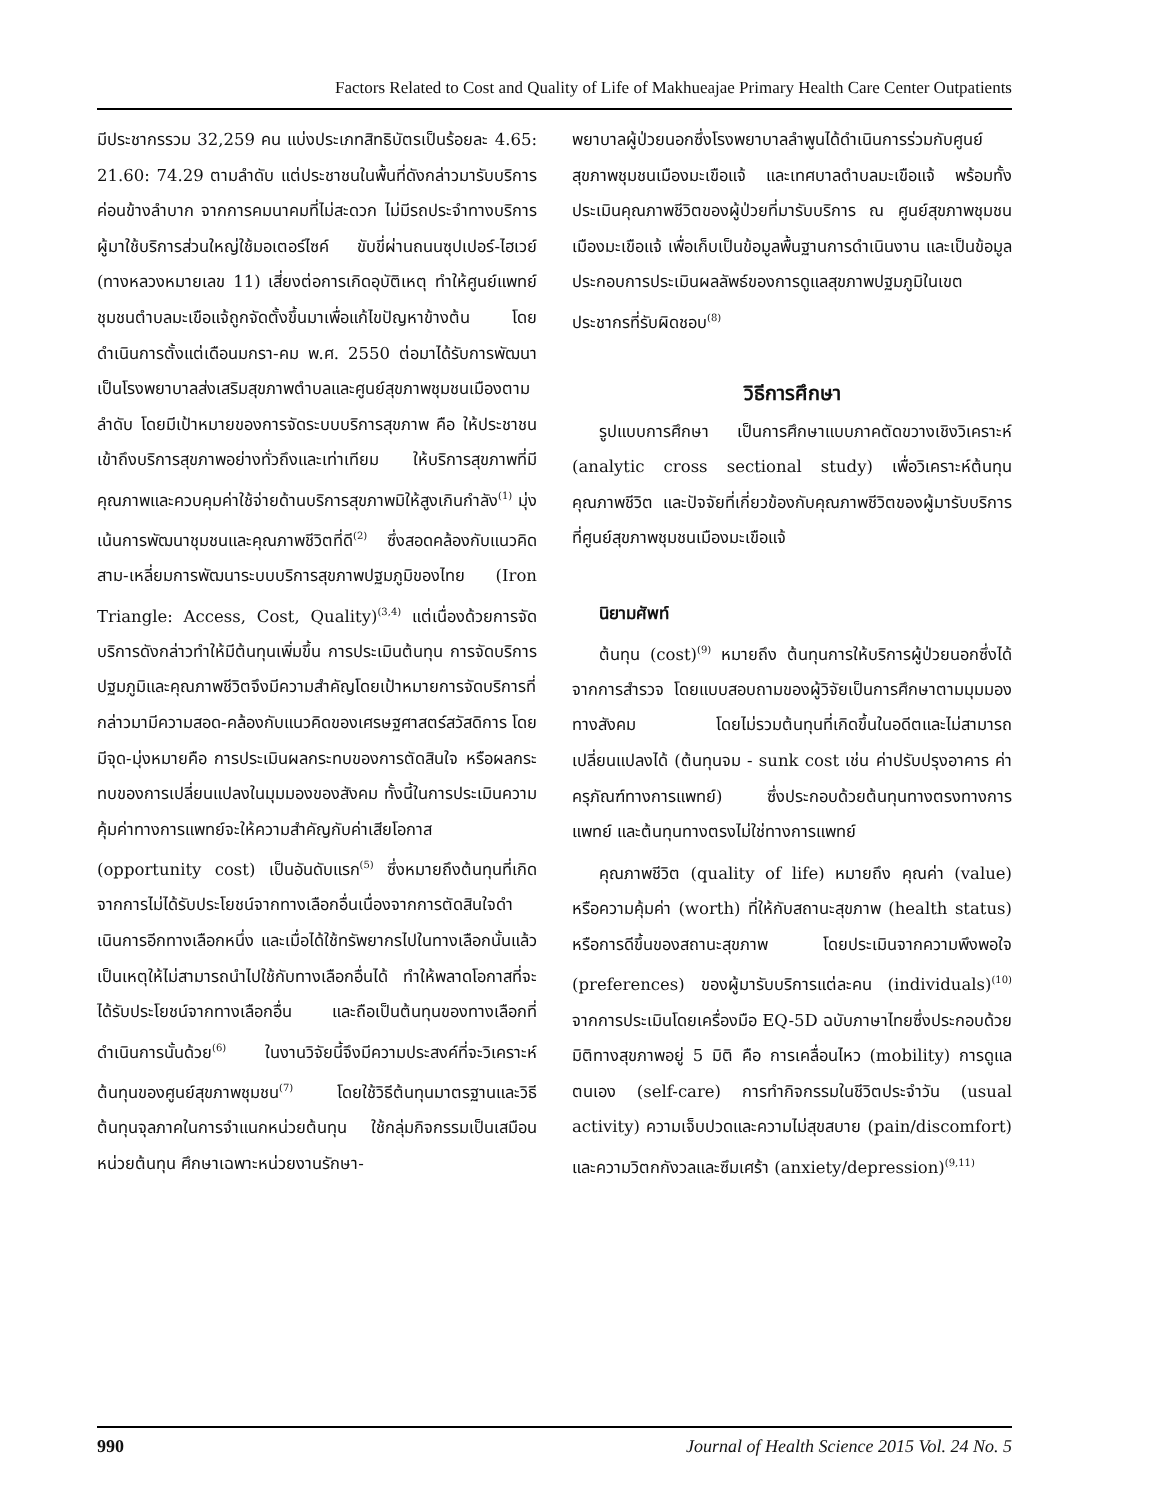Factors Related to Cost and Quality of Life of Makhueajae Primary Health Care Center Outpatients
มีประชากรรวม 32,259 คน แบ่งประเภทสิทธิบัตรเป็นร้อยละ 4.65: 21.60: 74.29 ตามลำดับ แต่ประชาชนในพื้นที่ดังกล่าวมารับบริการค่อนข้างลำบาก จากการคมนาคมที่ไม่สะดวก ไม่มีรถประจำทางบริการ ผู้มาใช้บริการส่วนใหญ่ใช้มอเตอร์ไซค์ ขับขี่ผ่านถนนซุปเปอร์-ไฮเวย์ (ทางหลวงหมายเลข 11) เสี่ยงต่อการเกิดอุบัติเหตุ ทำให้ศูนย์แพทย์ชุมชนตำบลมะเขือแจ้ถูกจัดตั้งขึ้นมาเพื่อแก้ไขปัญหาข้างต้น โดยดำเนินการตั้งแต่เดือนมกรา-คม พ.ศ. 2550 ต่อมาได้รับการพัฒนาเป็นโรงพยาบาลส่งเสริมสุขภาพตำบลและศูนย์สุขภาพชุมชนเมืองตามลำดับ โดยมีเป้าหมายของการจัดระบบบริการสุขภาพ คือ ให้ประชาชนเข้าถึงบริการสุขภาพอย่างทั่วถึงและเท่าเทียม ให้บริการสุขภาพที่มีคุณภาพและควบคุมค่าใช้จ่ายด้านบริการสุขภาพมิให้สูงเกินกำลัง<sup>(1)</sup> มุ่งเน้นการพัฒนาชุมชนและคุณภาพชีวิตที่ดี<sup>(2)</sup> ซึ่งสอดคล้องกับแนวคิดสาม-เหลี่ยมการพัฒนาระบบบริการสุขภาพปฐมภูมิของไทย (Iron Triangle: Access, Cost, Quality)<sup>(3,4)</sup> แต่เนื่องด้วยการจัดบริการดังกล่าวทำให้มีต้นทุนเพิ่มขึ้น การประเมินต้นทุน การจัดบริการปฐมภูมิและคุณภาพชีวิตจึงมีความสำคัญโดยเป้าหมายการจัดบริการที่กล่าวมามีความสอด-คล้องกับแนวคิดของเศรษฐศาสตร์สวัสดิการ โดยมีจุด-มุ่งหมายคือ การประเมินผลกระทบของการตัดสินใจ หรือผลกระทบของการเปลี่ยนแปลงในมุมมองของสังคม ทั้งนี้ในการประเมินความคุ้มค่าทางการแพทย์จะให้ความสำคัญกับค่าเสียโอกาส (opportunity cost) เป็นอันดับแรก<sup>(5)</sup> ซึ่งหมายถึงต้นทุนที่เกิดจากการไม่ได้รับประโยชน์จากทางเลือกอื่นเนื่องจากการตัดสินใจดำเนินการอีกทางเลือกหนึ่ง และเมื่อได้ใช้ทรัพยากรไปในทางเลือกนั้นแล้วเป็นเหตุให้ไม่สามารถนำไปใช้กับทางเลือกอื่นได้ ทำให้พลาดโอกาสที่จะได้รับประโยชน์จากทางเลือกอื่น และถือเป็นต้นทุนของทางเลือกที่ดำเนินการนั้นด้วย<sup>(6)</sup> ในงานวิจัยนี้จึงมีความประสงค์ที่จะวิเคราะห์ต้นทุนของศูนย์สุขภาพชุมชน<sup>(7)</sup> โดยใช้วิธีต้นทุนมาตรฐานและวิธีต้นทุนจุลภาคในการจำแนกหน่วยต้นทุน ใช้กลุ่มกิจกรรมเป็นเสมือนหน่วยต้นทุน ศึกษาเฉพาะหน่วยงานรักษา-
พยาบาลผู้ป่วยนอกซึ่งโรงพยาบาลลำพูนได้ดำเนินการร่วมกับศูนย์สุขภาพชุมชนเมืองมะเขือแจ้ และเทศบาลตำบลมะเขือแจ้ พร้อมทั้งประเมินคุณภาพชีวิตของผู้ป่วยที่มารับบริการ ณ ศูนย์สุขภาพชุมชนเมืองมะเขือแจ้ เพื่อเก็บเป็นข้อมูลพื้นฐานการดำเนินงาน และเป็นข้อมูลประกอบการประเมินผลลัพธ์ของการดูแลสุขภาพปฐมภูมิในเขตประชากรที่รับผิดชอบ<sup>(8)</sup>
วิธีการศึกษา
รูปแบบการศึกษา เป็นการศึกษาแบบภาคตัดขวางเชิงวิเคราะห์ (analytic cross sectional study) เพื่อวิเคราะห์ต้นทุน คุณภาพชีวิต และปัจจัยที่เกี่ยวข้องกับคุณภาพชีวิตของผู้มารับบริการที่ศูนย์สุขภาพชุมชนเมืองมะเขือแจ้
นิยามศัพท์
ต้นทุน (cost)<sup>(9)</sup> หมายถึง ต้นทุนการให้บริการผู้ป่วยนอกซึ่งได้จากการสำรวจ โดยแบบสอบถามของผู้วิจัยเป็นการศึกษาตามมุมมองทางสังคม โดยไม่รวมต้นทุนที่เกิดขึ้นในอดีตและไม่สามารถเปลี่ยนแปลงได้ (ต้นทุนจม - sunk cost เช่น ค่าปรับปรุงอาคาร ค่าครุภัณฑ์ทางการแพทย์) ซึ่งประกอบด้วยต้นทุนทางตรงทางการแพทย์ และต้นทุนทางตรงไม่ใช่ทางการแพทย์
คุณภาพชีวิต (quality of life) หมายถึง คุณค่า (value) หรือความคุ้มค่า (worth) ที่ให้กับสถานะสุขภาพ (health status) หรือการดีขึ้นของสถานะสุขภาพ โดยประเมินจากความพึงพอใจ (preferences) ของผู้มารับบริการแต่ละคน (individuals)<sup>(10)</sup> จากการประเมินโดยเครื่องมือ EQ-5D ฉบับภาษาไทยซึ่งประกอบด้วยมิติทางสุขภาพอยู่ 5 มิติ คือ การเคลื่อนไหว (mobility) การดูแลตนเอง (self-care) การทำกิจกรรมในชีวิตประจำวัน (usual activity) ความเจ็บปวดและความไม่สุขสบาย (pain/discomfort) และความวิตกกังวลและซึมเศร้า (anxiety/depression)<sup>(9,11)</sup>
990 Journal of Health Science 2015 Vol. 24 No. 5